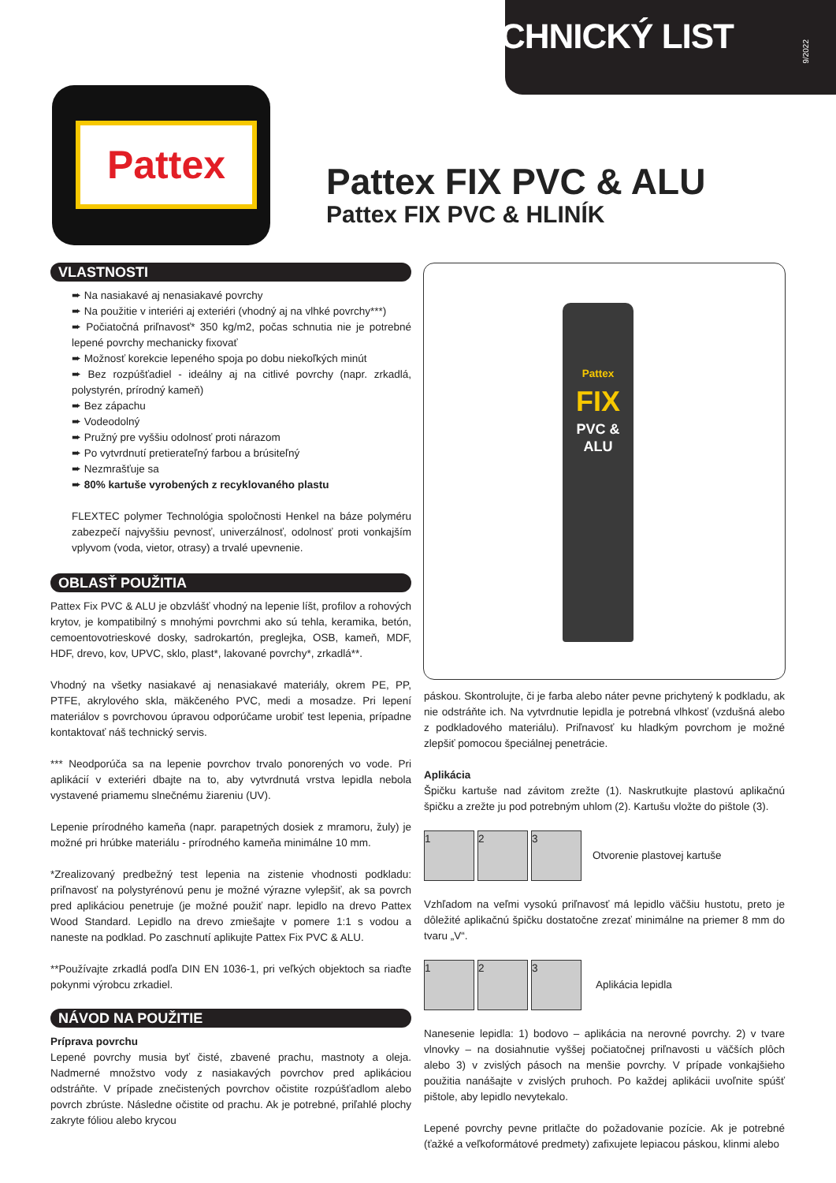TECHNICKÝ LIST
9/2022
Pattex
Pattex FIX PVC & ALU
Pattex FIX PVC & HLINÍK
VLASTNOSTI
➨ Na nasiakavé aj nenasiakavé povrchy
➨ Na použitie v interiéri aj exteriéri (vhodný aj na vlhké povrchy***)
➨ Počiatočná priľnavosť* 350 kg/m2, počas schnutia nie je potrebné lepené povrchy mechanicky fixovať
➨ Možnosť korekcie lepeného spoja po dobu niekoľkých minút
➨ Bez rozpúšťadiel - ideálny aj na citlivé povrchy (napr. zrkadlá, polystyrén, prírodný kameň)
➨ Bez zápachu
➨ Vodeodolný
➨ Pružný pre vyššiu odolnosť proti nárazom
➨ Po vytvrdnutí pretierateľný farbou a brúsiteľný
➨ Nezmrašťuje sa
➨ 80% kartuše vyrobených z recyklovaného plastu
FLEXTEC polymer Technológia spoločnosti Henkel na báze polyméru zabezpečí najvyššiu pevnosť, univerzálnosť, odolnosť proti vonkajším vplyvom (voda, vietor, otrasy) a trvalé upevnenie.
OBLASŤ POUŽITIA
Pattex Fix PVC & ALU je obzvlášť vhodný na lepenie líšt, profilov a rohových krytov, je kompatibilný s mnohými povrchmi ako sú tehla, keramika, betón, cemoentovotrieskové dosky, sadrokartón, preglejka, OSB, kameň, MDF, HDF, drevo, kov, UPVC, sklo, plast*, lakované povrchy*, zrkadlá**.
Vhodný na všetky nasiakavé aj nenasiakavé materiály, okrem PE, PP, PTFE, akrylového skla, mäkčeného PVC, medi a mosadze. Pri lepení materiálov s povrchovou úpravou odporúčame urobiť test lepenia, prípadne kontaktovať náš technický servis.
*** Neodporúča sa na lepenie povrchov trvalo ponorených vo vode. Pri aplikácií v exteriéri dbajte na to, aby vytvrdnutá vrstva lepidla nebola vystavené priamemu slnečnému žiareniu (UV).
Lepenie prírodného kameňa (napr. parapetných dosiek z mramoru, žuly) je možné pri hrúbke materiálu - prírodného kameňa minimálne 10 mm.
*Zrealizovaný predbežný test lepenia na zistenie vhodnosti podkladu: priľnavosť na polystyrénovú penu je možné výrazne vylepšiť, ak sa povrch pred aplikáciou penetruje (je možné použiť napr. lepidlo na drevo Pattex Wood Standard. Lepidlo na drevo zmiešajte v pomere 1:1 s vodou a naneste na podklad. Po zaschnutí aplikujte Pattex Fix PVC & ALU.
**Používajte zrkadlá podľa DIN EN 1036-1, pri veľkých objektoch sa riaďte pokynmi výrobcu zrkadiel.
NÁVOD NA POUŽITIE
Príprava povrchu
Lepené povrchy musia byť čisté, zbavené prachu, mastnoty a oleja. Nadmerné množstvo vody z nasiakavých povrchov pred aplikáciou odstráňte. V prípade znečistených povrchov očistite rozpúšťadlom alebo povrch zbrúste. Následne očistite od prachu. Ak je potrebné, priľahlé plochy zakryte fóliou alebo krycou
Pattex
FIX
PVC & ALU
páskou. Skontrolujte, či je farba alebo náter pevne prichytený k podkladu, ak nie odstráňte ich. Na vytvrdnutie lepidla je potrebná vlhkosť (vzdušná alebo z podkladového materiálu). Priľnavosť ku hladkým povrchom je možné zlepšiť pomocou špeciálnej penetrácie.
Aplikácia
Špičku kartuše nad závitom zrežte (1). Naskrutkujte plastovú aplikačnú špičku a zrežte ju pod potrebným uhlom (2). Kartušu vložte do pištole (3).
1 2 3
Otvorenie plastovej kartuše
Vzhľadom na veľmi vysokú priľnavosť má lepidlo väčšiu hustotu, preto je dôležité aplikačnú špičku dostatočne zrezať minimálne na priemer 8 mm do tvaru „V“.
1 2 3
Aplikácia lepidla
Nanesenie lepidla: 1) bodovo – aplikácia na nerovné povrchy. 2) v tvare vlnovky – na dosiahnutie vyššej počiatočnej priľnavosti u väčších plôch alebo 3) v zvislých pásoch na menšie povrchy. V prípade vonkajšieho použitia nanášajte v zvislých pruhoch. Po každej aplikácii uvoľnite spúšť pištole, aby lepidlo nevytekalo.
Lepené povrchy pevne pritlačte do požadovanie pozície. Ak je potrebné (ťažké a veľkoformátové predmety) zafixujete lepiacou páskou, klinmi alebo